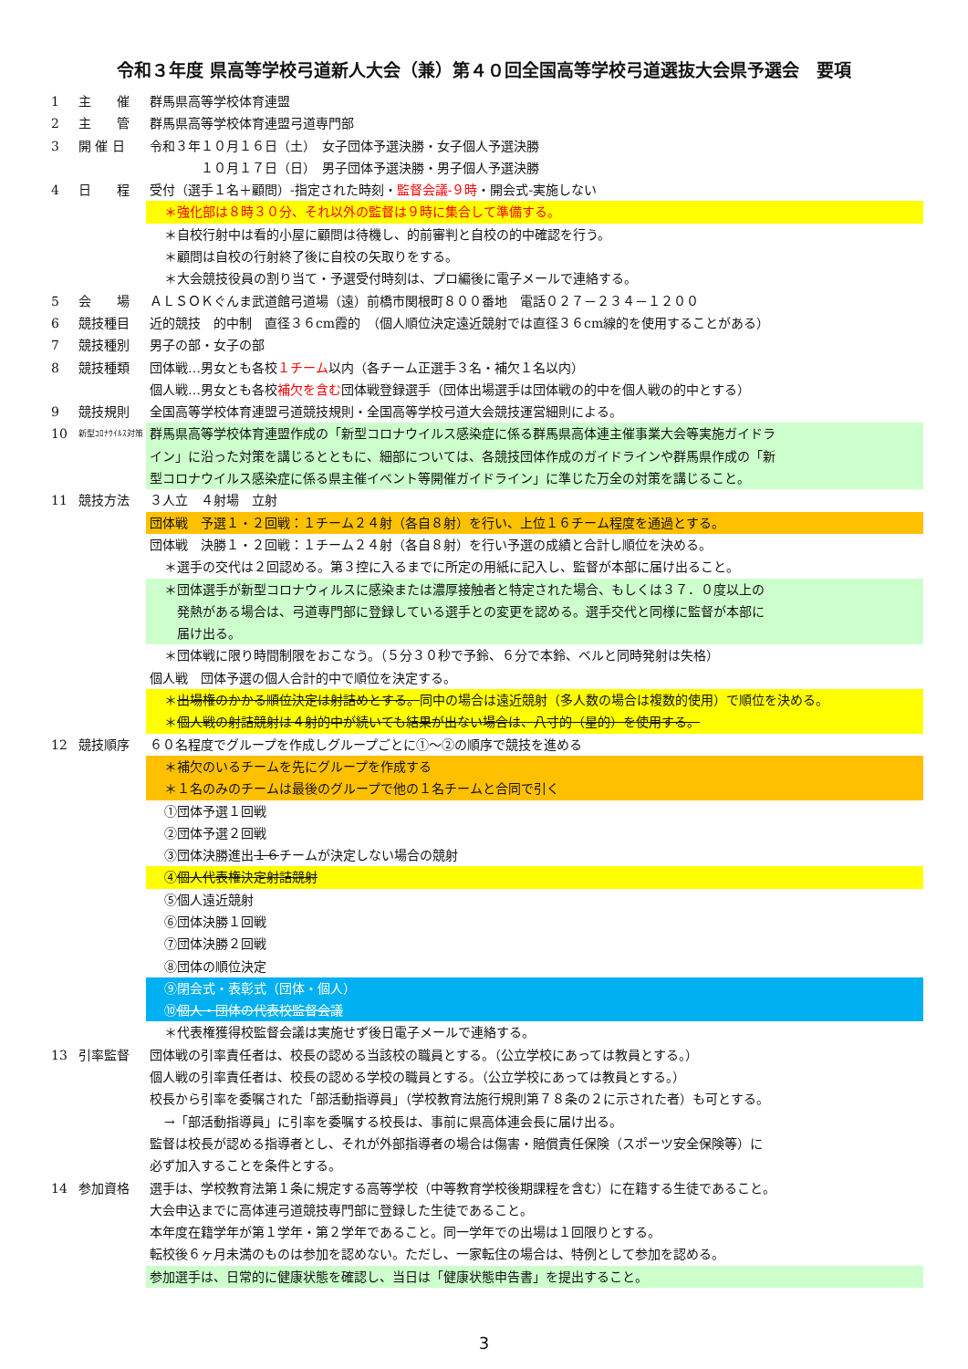令和３年度 県高等学校弓道新人大会（兼）第４０回全国高等学校弓道選抜大会県予選会　要項
1 主　　催 群馬県高等学校体育連盟
2 主　　管 群馬県高等学校体育連盟弓道専門部
3 開 催 日 令和３年１０月１６日（土）　女子団体予選決勝・女子個人予選決勝
　　　　１０月１７日（日）　男子団体予選決勝・男子個人予選決勝
4 日　　程 受付（選手１名＋顧問）‐指定された時刻・監督会議‐９時・開会式‐実施しない
＊強化部は８時３０分、それ以外の監督は９時に集合して準備する。
＊自校行射中は看的小屋に顧問は待機し、的前審判と自校の的中確認を行う。
＊顧問は自校の行射終了後に自校の矢取りをする。
＊大会競技役員の割り当て・予選受付時刻は、プロ編後に電子メールで連絡する。
5 会　　場 ＡＬＳＯＫぐんま武道館弓道場（遠）前橋市関根町８００番地　電話０２７－２３４－１２００
6 競技種目 近的競技　的中制　直径３６cm霞的　（個人順位決定遠近競射では直径３６cm線的を使用することがある）
7 競技種別 男子の部・女子の部
8 競技種類 団体戦…男女とも各校１チーム以内（各チーム正選手３名・補欠１名以内）
個人戦…男女とも各校補欠を含む団体戦登録選手（団体出場選手は団体戦の的中を個人戦の的中とする）
9 競技規則 全国高等学校体育連盟弓道競技規則・全国高等学校弓道大会競技運営細則による。
10 新型ｺﾛﾅｳｲﾙｽ対策 群馬県高等学校体育連盟作成の「新型コロナウイルス感染症に係る群馬県高体連主催事業大会等実施ガイドラ
イン」に沿った対策を講じるとともに、細部については、各競技団体作成のガイドラインや群馬県作成の「新
型コロナウイルス感染症に係る県主催イベント等開催ガイドライン」に準じた万全の対策を講じること。
11 競技方法 ３人立　４射場　立射
団体戦　予選１・２回戦：１チーム２４射（各自８射）を行い、上位１６チーム程度を通過とする。
団体戦　決勝１・２回戦：１チーム２４射（各自８射）を行い予選の成績と合計し順位を決める。
＊選手の交代は２回認める。第３控に入るまでに所定の用紙に記入し、監督が本部に届け出ること。
＊団体選手が新型コロナウィルスに感染または濃厚接触者と特定された場合、もしくは３７．０度以上の
　発熱がある場合は、弓道専門部に登録している選手との変更を認める。選手交代と同様に監督が本部に
　届け出る。
＊団体戦に限り時間制限をおこなう。（５分３０秒で予鈴、６分で本鈴、ベルと同時発射は失格）
個人戦　団体予選の個人合計的中で順位を決定する。
＊出場権のかかる順位決定は射詰めとする。同中の場合は遠近競射（多人数の場合は複数的使用）で順位を決める。
＊個人戦の射詰競射は４射的中が続いても結果が出ない場合は、八寸的（星的）を使用する。
12 競技順序 ６０名程度でグループを作成しグループごとに①～②の順序で競技を進める
＊補欠のいるチームを先にグループを作成する
＊１名のみのチームは最後のグループで他の１名チームと合同で引く
①団体予選１回戦
②団体予選２回戦
③団体決勝進出１６チームが決定しない場合の競射
④個人代表権決定射詰競射
⑤個人遠近競射
⑥団体決勝１回戦
⑦団体決勝２回戦
⑧団体の順位決定
⑨閉会式・表彰式（団体・個人）
⑩個人・団体の代表校監督会議
＊代表権獲得校監督会議は実施せず後日電子メールで連絡する。
13 引率監督 団体戦の引率責任者は、校長の認める当該校の職員とする。（公立学校にあっては教員とする。）
個人戦の引率責任者は、校長の認める学校の職員とする。（公立学校にあっては教員とする。）
校長から引率を委嘱された「部活動指導員」（学校教育法施行規則第７８条の２に示された者）も可とする。
→「部活動指導員」に引率を委嘱する校長は、事前に県高体連会長に届け出る。
監督は校長が認める指導者とし、それが外部指導者の場合は傷害・賠償責任保険（スポーツ安全保険等）に
必ず加入することを条件とする。
14 参加資格 選手は、学校教育法第１条に規定する高等学校（中等教育学校後期課程を含む）に在籍する生徒であること。
大会申込までに高体連弓道競技専門部に登録した生徒であること。
本年度在籍学年が第１学年・第２学年であること。同一学年での出場は１回限りとする。
転校後６ヶ月未満のものは参加を認めない。ただし、一家転住の場合は、特例として参加を認める。
参加選手は、日常的に健康状態を確認し、当日は「健康状態申告書」を提出すること。
3